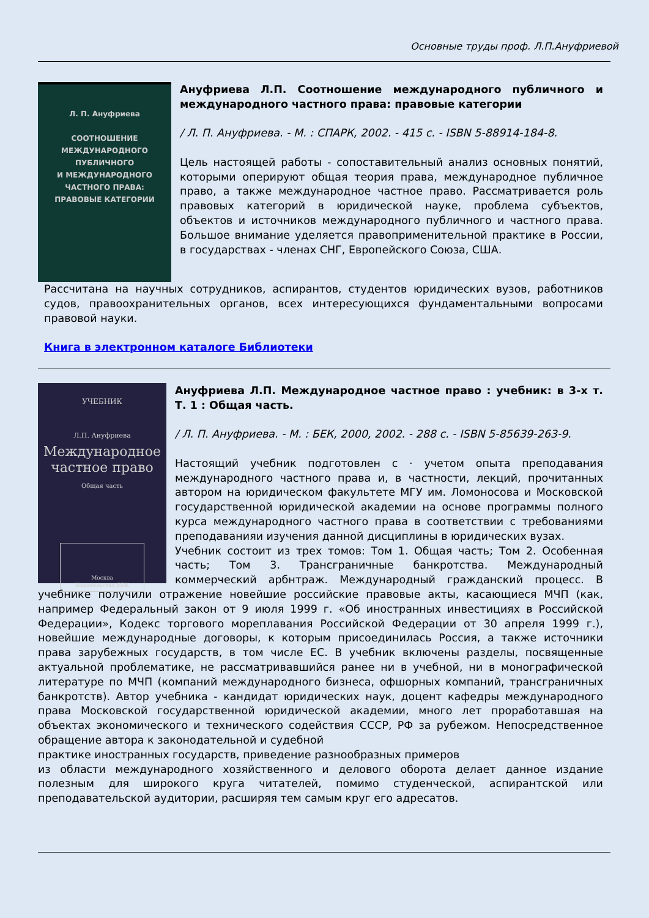Основные труды проф. Л.П.Ануфриевой
Л. П. Ануфриева
СООТНОШЕНИЕ
МЕЖДУНАРОДНОГО
ПУБЛИЧНОГО
И МЕЖДУНАРОДНОГО
ЧАСТНОГО ПРАВА:
ПРАВОВЫЕ КАТЕГОРИИ
Ануфриева Л.П. Соотношение международного публичного и международного частного права: правовые категории
/ Л. П. Ануфриева. - М. : СПАРК, 2002. - 415 с. - ISBN 5-88914-184-8.
Цель настоящей работы - сопоставительный анализ основных понятий, которыми оперируют общая теория права, международное публичное право, а также международное частное право. Рассматривается роль правовых категорий в юридической науке, проблема субъектов, объектов и источников международного публичного и частного права. Большое внимание уделяется правоприменительной практике в России, в государствах - членах СНГ, Европейского Союза, США.
Рассчитана на научных сотрудников, аспирантов, студентов юридических вузов, работников судов, правоохранительных органов, всех интересующихся фундаментальными вопросами правовой науки.
Книга в электронном каталоге Библиотеки
УЧЕБНИК
Л.П. Ануфриева
Международное
частное право
Общая часть
Москва
Издательство БЕК
Ануфриева Л.П. Международное частное право : учебник: в 3-х т. Т. 1 : Общая часть.
/ Л. П. Ануфриева. - М. : БЕК, 2000, 2002. - 288 с. - ISBN 5-85639-263-9.
Настоящий учебник подготовлен с · учетом опыта преподавания международного частного права и, в частности, лекций, прочитанных автором на юридическом факультете МГУ им. Ломоносова и Московской государственной юридической академии на основе программы полного курса международного частного права в соответствии с требованиями преподаванияи изучения данной дисциплины в юридических вузах.
Учебник состоит из трех томов: Том 1. Общая часть; Том 2. Особенная часть; Том 3. Трансграничные банкротства. Международный коммерческий арбнтраж. Международный гражданский процесс. В учебнике получили отражение новейшие российские правовые акты, касающиеся МЧП (как, например Федеральный закон от 9 июля 1999 г. «Об иностранных инвестициях в Российской Федерации», Кодекс торгового мореплавания Российской Федерации от 30 апреля 1999 г.), новейшие международные договоры, к которым присоединилась Россия, а также источники права зарубежных государств, в том числе ЕС. В учебник включены разделы, посвященные актуальной проблематике, не рассматривавшийся ранее ни в учебной, ни в монографической литературе по МЧП (компаний международного бизнеса, офшорных компаний, трансграничных банкротств). Автор учебника - кандидат юридических наук, доцент кафедры международного права Московской государственной юридической академии, много лет проработавшая на объектах экономического и технического содействия СССР, РФ за рубежом. Непосредственное обращение автора к законодательной и судебной
практике иностранных государств, приведение разнообразных примеров
из области международного хозяйственного и делового оборота делает данное издание полезным для широкого круга читателей, помимо студенческой, аспирантской или преподавательской аудитории, расширяя тем самым круг его адресатов.